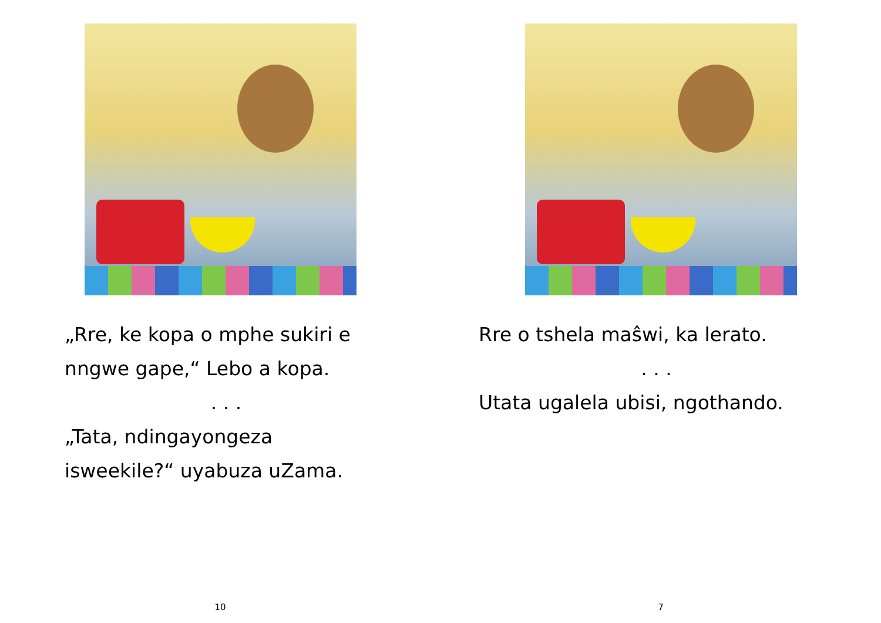„Rre, ke kopa o mphe sukiri e nngwe gape,“ Lebo a kopa.
. . .
„Tata, ndingayongeza isweekile?“ uyabuza uZama.
10
Rre o tshela maŝwi, ka lerato.
. . .
Utata ugalela ubisi, ngothando.
7